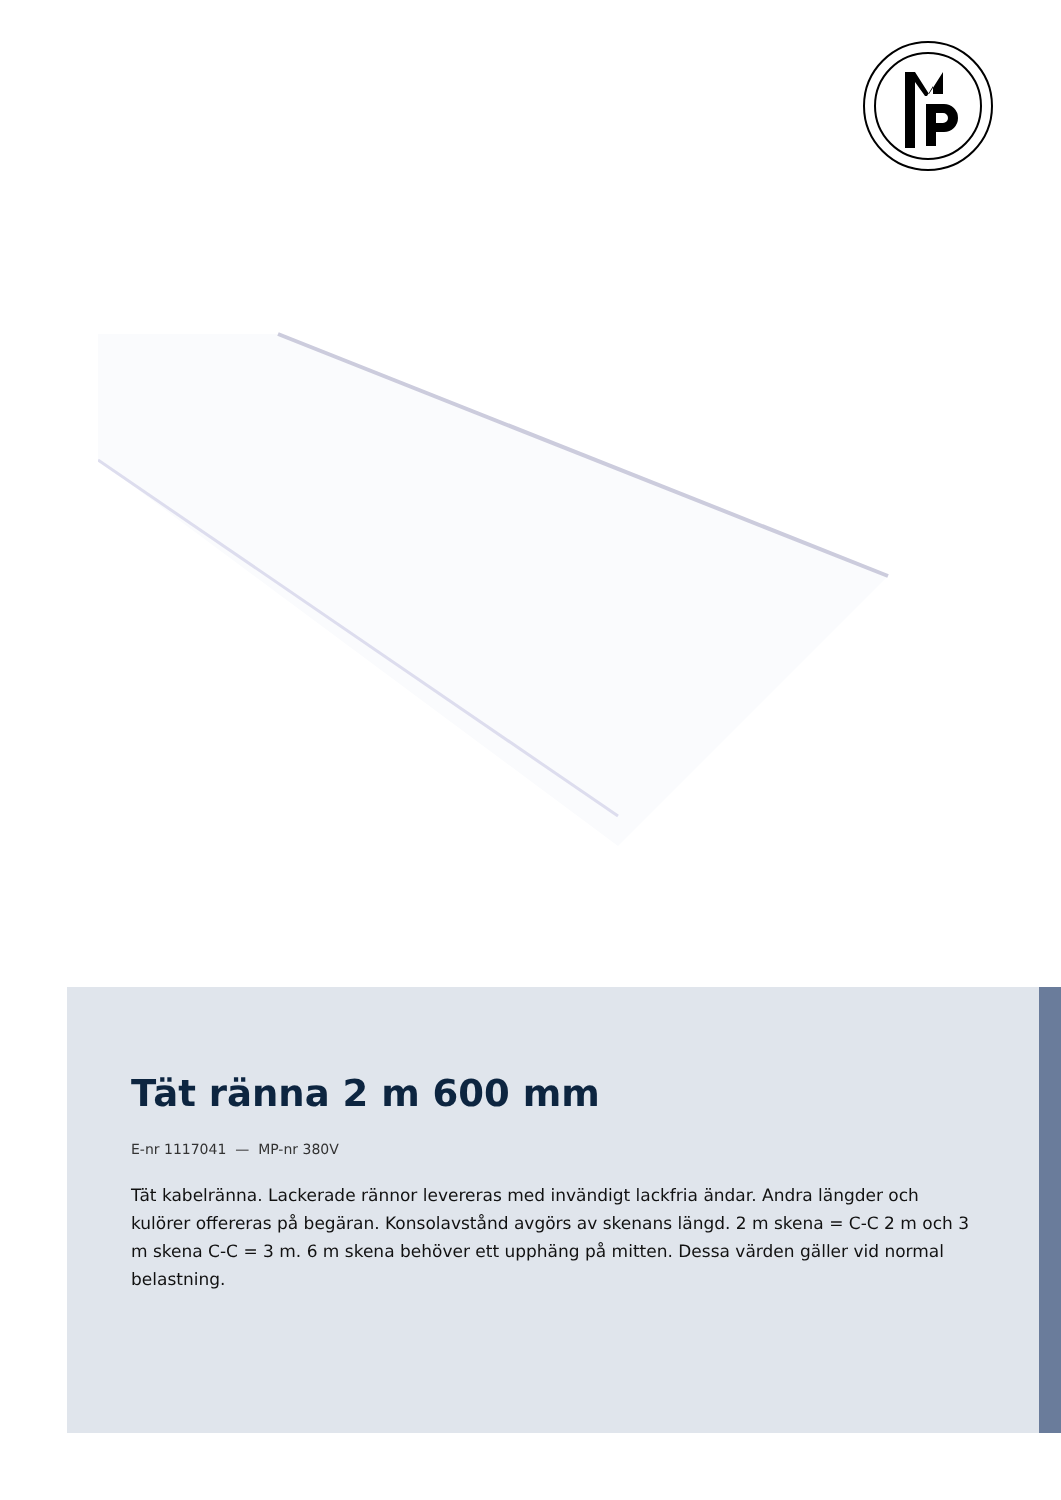Tät ränna 2 m 600 mm
E-nr 1117041 — MP-nr 380V
Tät kabelränna. Lackerade rännor levereras med invändigt lackfria ändar. Andra längder och kulörer offereras på begäran. Konsolavstånd avgörs av skenans längd. 2 m skena = C-C 2 m och 3 m skena C-C = 3 m. 6 m skena behöver ett upphäng på mitten. Dessa värden gäller vid normal belastning.